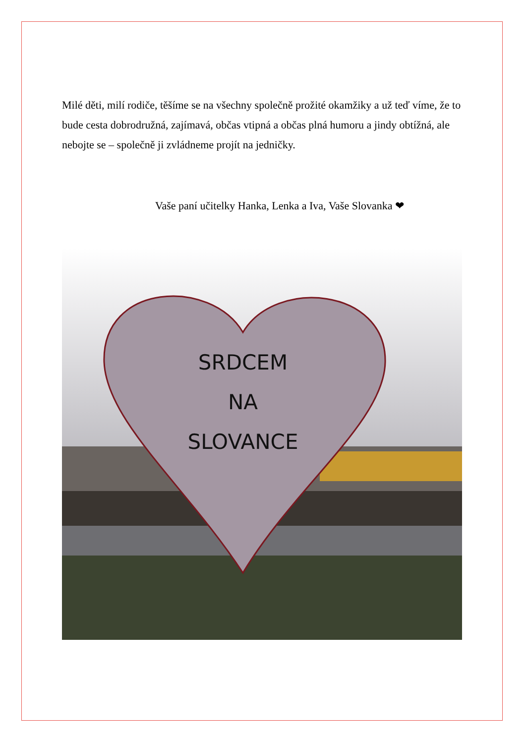Milé děti, milí rodiče, těšíme se na všechny společně prožité okamžiky a už teď víme, že to bude cesta dobrodružná, zajímavá, občas vtipná a občas plná humoru a jindy obtížná, ale nebojte se – společně ji zvládneme projít na jedničky.
Vaše paní učitelky Hanka, Lenka a Iva, Vaše Slovanka ❤
SRDCEM
NA
SLOVANCE